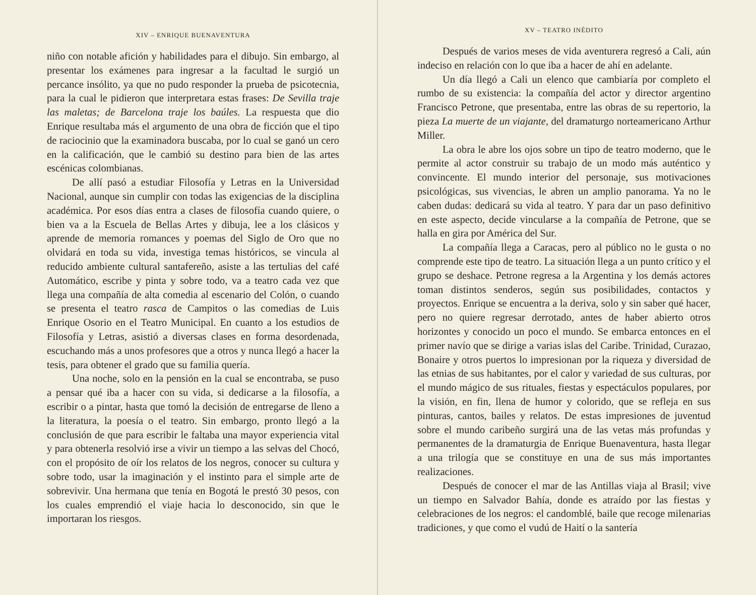XIV – ENRIQUE BUENAVENTURA
niño con notable afición y habilidades para el dibujo. Sin embargo, al presentar los exámenes para ingresar a la facultad le surgió un percance insólito, ya que no pudo responder la prueba de psicotecnia, para la cual le pidieron que interpretara estas frases: De Sevilla traje las maletas; de Barcelona traje los baúles. La respuesta que dio Enrique resultaba más el argumento de una obra de ficción que el tipo de raciocinio que la examinadora buscaba, por lo cual se ganó un cero en la calificación, que le cambió su destino para bien de las artes escénicas colombianas.
De allí pasó a estudiar Filosofía y Letras en la Universidad Nacional, aunque sin cumplir con todas las exigencias de la disciplina académica. Por esos días entra a clases de filosofía cuando quiere, o bien va a la Escuela de Bellas Artes y dibuja, lee a los clásicos y aprende de memoria romances y poemas del Siglo de Oro que no olvidará en toda su vida, investiga temas históricos, se vincula al reducido ambiente cultural santafereño, asiste a las tertulias del café Automático, escribe y pinta y sobre todo, va a teatro cada vez que llega una compañía de alta comedia al escenario del Colón, o cuando se presenta el teatro rasca de Campitos o las comedias de Luis Enrique Osorio en el Teatro Municipal. En cuanto a los estudios de Filosofía y Letras, asistió a diversas clases en forma desordenada, escuchando más a unos profesores que a otros y nunca llegó a hacer la tesis, para obtener el grado que su familia quería.
Una noche, solo en la pensión en la cual se encontraba, se puso a pensar qué iba a hacer con su vida, si dedicarse a la filosofía, a escribir o a pintar, hasta que tomó la decisión de entregarse de lleno a la literatura, la poesía o el teatro. Sin embargo, pronto llegó a la conclusión de que para escribir le faltaba una mayor experiencia vital y para obtenerla resolvió irse a vivir un tiempo a las selvas del Chocó, con el propósito de oír los relatos de los negros, conocer su cultura y sobre todo, usar la imaginación y el instinto para el simple arte de sobrevivir. Una hermana que tenía en Bogotá le prestó 30 pesos, con los cuales emprendió el viaje hacia lo desconocido, sin que le importaran los riesgos.
XV – TEATRO INÉDITO
Después de varios meses de vida aventurera regresó a Cali, aún indeciso en relación con lo que iba a hacer de ahí en adelante.
Un día llegó a Cali un elenco que cambiaría por completo el rumbo de su existencia: la compañía del actor y director argentino Francisco Petrone, que presentaba, entre las obras de su repertorio, la pieza La muerte de un viajante, del dramaturgo norteamericano Arthur Miller.
La obra le abre los ojos sobre un tipo de teatro moderno, que le permite al actor construir su trabajo de un modo más auténtico y convincente. El mundo interior del personaje, sus motivaciones psicológicas, sus vivencias, le abren un amplio panorama. Ya no le caben dudas: dedicará su vida al teatro. Y para dar un paso definitivo en este aspecto, decide vincularse a la compañía de Petrone, que se halla en gira por América del Sur.
La compañía llega a Caracas, pero al público no le gusta o no comprende este tipo de teatro. La situación llega a un punto crítico y el grupo se deshace. Petrone regresa a la Argentina y los demás actores toman distintos senderos, según sus posibilidades, contactos y proyectos. Enrique se encuentra a la deriva, solo y sin saber qué hacer, pero no quiere regresar derrotado, antes de haber abierto otros horizontes y conocido un poco el mundo. Se embarca entonces en el primer navío que se dirige a varias islas del Caribe. Trinidad, Curazao, Bonaire y otros puertos lo impresionan por la riqueza y diversidad de las etnias de sus habitantes, por el calor y variedad de sus culturas, por el mundo mágico de sus rituales, fiestas y espectáculos populares, por la visión, en fin, llena de humor y colorido, que se refleja en sus pinturas, cantos, bailes y relatos. De estas impresiones de juventud sobre el mundo caribeño surgirá una de las vetas más profundas y permanentes de la dramaturgia de Enrique Buenaventura, hasta llegar a una trilogía que se constituye en una de sus más importantes realizaciones.
Después de conocer el mar de las Antillas viaja al Brasil; vive un tiempo en Salvador Bahía, donde es atraído por las fiestas y celebraciones de los negros: el candomblé, baile que recoge milenarias tradiciones, y que como el vudú de Haití o la santería